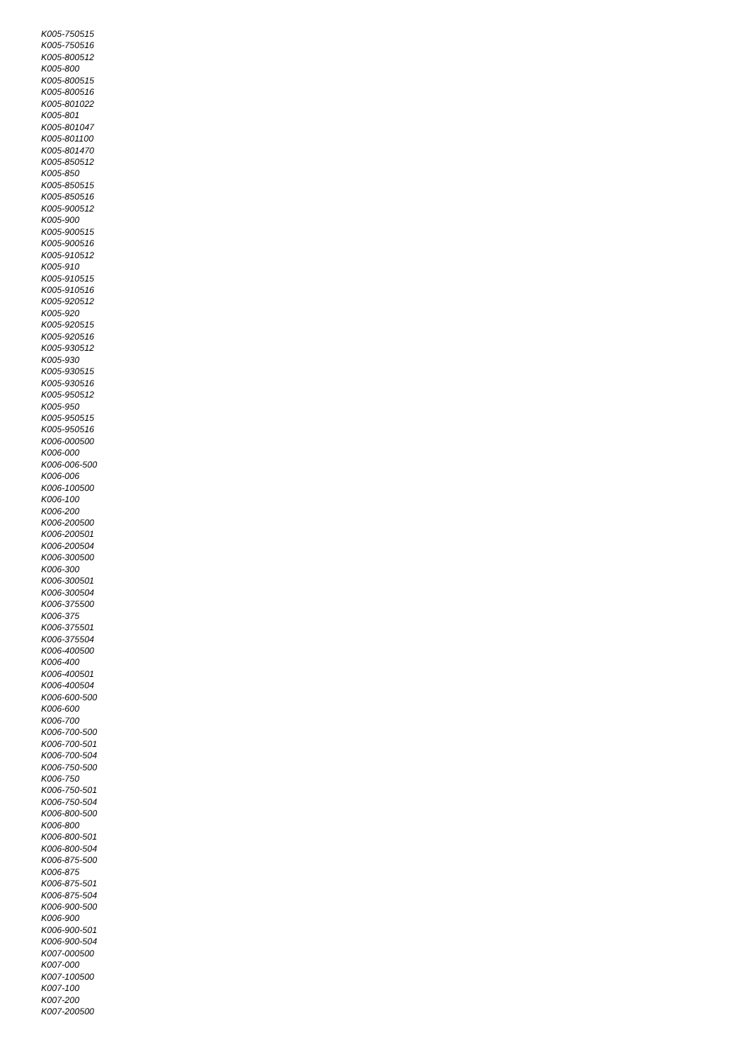K005-750515
K005-750516
K005-800512
K005-800
K005-800515
K005-800516
K005-801022
K005-801
K005-801047
K005-801100
K005-801470
K005-850512
K005-850
K005-850515
K005-850516
K005-900512
K005-900
K005-900515
K005-900516
K005-910512
K005-910
K005-910515
K005-910516
K005-920512
K005-920
K005-920515
K005-920516
K005-930512
K005-930
K005-930515
K005-930516
K005-950512
K005-950
K005-950515
K005-950516
K006-000500
K006-000
K006-006-500
K006-006
K006-100500
K006-100
K006-200
K006-200500
K006-200501
K006-200504
K006-300500
K006-300
K006-300501
K006-300504
K006-375500
K006-375
K006-375501
K006-375504
K006-400500
K006-400
K006-400501
K006-400504
K006-600-500
K006-600
K006-700
K006-700-500
K006-700-501
K006-700-504
K006-750-500
K006-750
K006-750-501
K006-750-504
K006-800-500
K006-800
K006-800-501
K006-800-504
K006-875-500
K006-875
K006-875-501
K006-875-504
K006-900-500
K006-900
K006-900-501
K006-900-504
K007-000500
K007-000
K007-100500
K007-100
K007-200
K007-200500